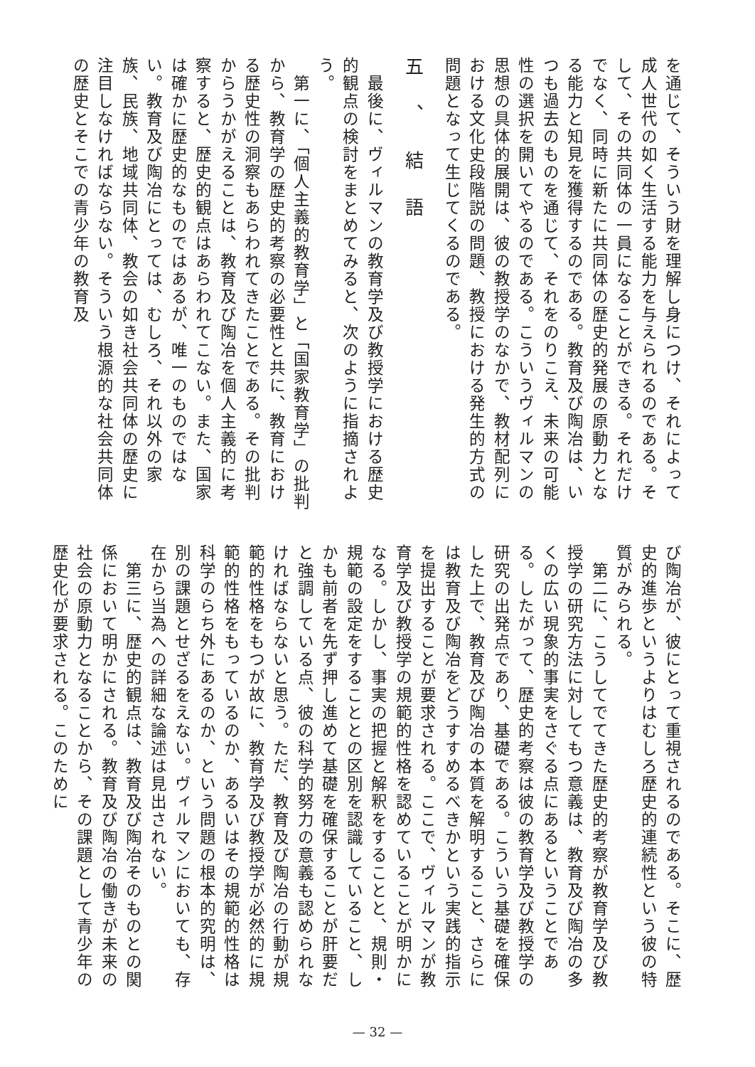を通じて、そういう財を理解し身につけ、それによって成人世代の如く生活する能力を与えられるのである。そして、その共同体の一員になることができる。それだけでなく、同時に新たに共同体の歴史的発展の原動力となる能力と知見を獲得するのである。教育及び陶冶は、いつも過去のものを通じて、それをのりこえ、未来の可能性の選択を開いてやるのである。こういうヴィルマンの思想の具体的展開は、彼の教授学のなかで、教材配列における文化史段階説の問題、教授における発生的方式の問題となって生じてくるのである。
五、結語
　最後に、ヴィルマンの教育学及び教授学における歴史的観点の検討をまとめてみると、次のように指摘されよう。
　第一に、「個人主義的教育学」と「国家教育学」の批判から、教育学の歴史的考察の必要性と共に、教育における歴史性の洞察もあらわれてきたことである。その批判からうかがえることは、教育及び陶冶を個人主義的に考察すると、歴史的観点はあらわれてこない。また、国家は確かに歴史的なものではあるが、唯一のものではない。教育及び陶冶にとっては、むしろ、それ以外の家族、民族、地域共同体、教会の如き社会共同体の歴史に注目しなければならない。そういう根源的な社会共同体の歴史とそこでの青少年の教育及
び陶冶が、彼にとって重視されるのである。そこに、歴史的進歩というよりはむしろ歴史的連続性という彼の特質がみられる。
　第二に、こうしてでてきた歴史的考察が教育学及び教授学の研究方法に対してもつ意義は、教育及び陶冶の多くの広い現象的事実をさぐる点にあるということである。したがって、歴史的考察は彼の教育学及び教授学の研究の出発点であり、基礎である。こういう基礎を確保した上で、教育及び陶冶の本質を解明すること、さらには教育及び陶冶をどうすすめるべきかという実践的指示を提出することが要求される。ここで、ヴィルマンが教育学及び教授学の規範的性格を認めていることが明かになる。しかし、事実の把握と解釈をすることと、規則・規範の設定をすることとの区別を認識していること、しかも前者を先ず押し進めて基礎を確保することが肝要だと強調している点、彼の科学的努力の意義も認められなければならないと思う。ただ、教育及び陶冶の行動が規範的性格をもつが故に、教育学及び教授学が必然的に規範的性格をもっているのか、あるいはその規範的性格は科学のらち外にあるのか、という問題の根本的究明は、別の課題とせざるをえない。ヴィルマンにおいても、存在から当為への詳細な論述は見出されない。
　第三に、歴史的観点は、教育及び陶冶そのものとの関係において明かにされる。教育及び陶冶の働きが未来の社会の原動力となることから、その課題として青少年の歴史化が要求される。このために
— 32 —